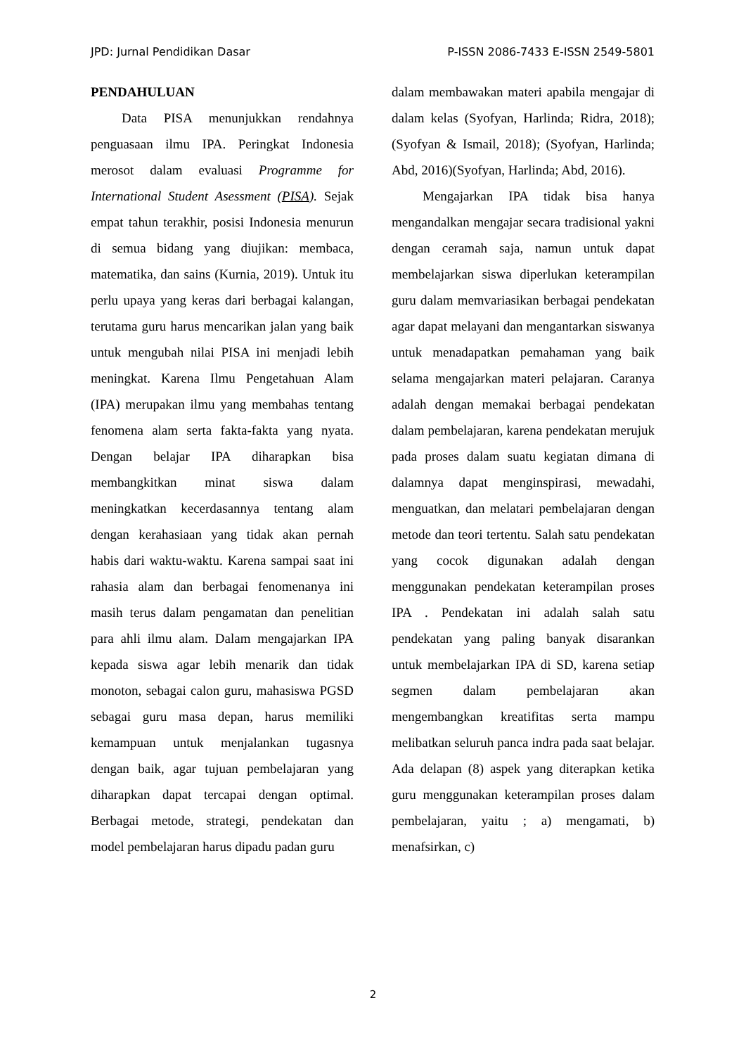JPD: Jurnal Pendidikan Dasar P-ISSN 2086-7433 E-ISSN 2549-5801
PENDAHULUAN
Data PISA menunjukkan rendahnya penguasaan ilmu IPA. Peringkat Indonesia merosot dalam evaluasi Programme for International Student Asessment (PISA). Sejak empat tahun terakhir, posisi Indonesia menurun di semua bidang yang diujikan: membaca, matematika, dan sains (Kurnia, 2019). Untuk itu perlu upaya yang keras dari berbagai kalangan, terutama guru harus mencarikan jalan yang baik untuk mengubah nilai PISA ini menjadi lebih meningkat. Karena Ilmu Pengetahuan Alam (IPA) merupakan ilmu yang membahas tentang fenomena alam serta fakta-fakta yang nyata. Dengan belajar IPA diharapkan bisa membangkitkan minat siswa dalam meningkatkan kecerdasannya tentang alam dengan kerahasiaan yang tidak akan pernah habis dari waktu-waktu. Karena sampai saat ini rahasia alam dan berbagai fenomenanya ini masih terus dalam pengamatan dan penelitian para ahli ilmu alam. Dalam mengajarkan IPA kepada siswa agar lebih menarik dan tidak monoton, sebagai calon guru, mahasiswa PGSD sebagai guru masa depan, harus memiliki kemampuan untuk menjalankan tugasnya dengan baik, agar tujuan pembelajaran yang diharapkan dapat tercapai dengan optimal. Berbagai metode, strategi, pendekatan dan model pembelajaran harus dipadu padan guru
dalam membawakan materi apabila mengajar di dalam kelas (Syofyan, Harlinda; Ridra, 2018); (Syofyan & Ismail, 2018); (Syofyan, Harlinda; Abd, 2016)(Syofyan, Harlinda; Abd, 2016).
Mengajarkan IPA tidak bisa hanya mengandalkan mengajar secara tradisional yakni dengan ceramah saja, namun untuk dapat membelajarkan siswa diperlukan keterampilan guru dalam memvariasikan berbagai pendekatan agar dapat melayani dan mengantarkan siswanya untuk menadapatkan pemahaman yang baik selama mengajarkan materi pelajaran. Caranya adalah dengan memakai berbagai pendekatan dalam pembelajaran, karena pendekatan merujuk pada proses dalam suatu kegiatan dimana di dalamnya dapat menginspirasi, mewadahi, menguatkan, dan melatari pembelajaran dengan metode dan teori tertentu. Salah satu pendekatan yang cocok digunakan adalah dengan menggunakan pendekatan keterampilan proses IPA . Pendekatan ini adalah salah satu pendekatan yang paling banyak disarankan untuk membelajarkan IPA di SD, karena setiap segmen dalam pembelajaran akan mengembangkan kreatifitas serta mampu melibatkan seluruh panca indra pada saat belajar. Ada delapan (8) aspek yang diterapkan ketika guru menggunakan keterampilan proses dalam pembelajaran, yaitu ; a) mengamati, b) menafsirkan, c)
2